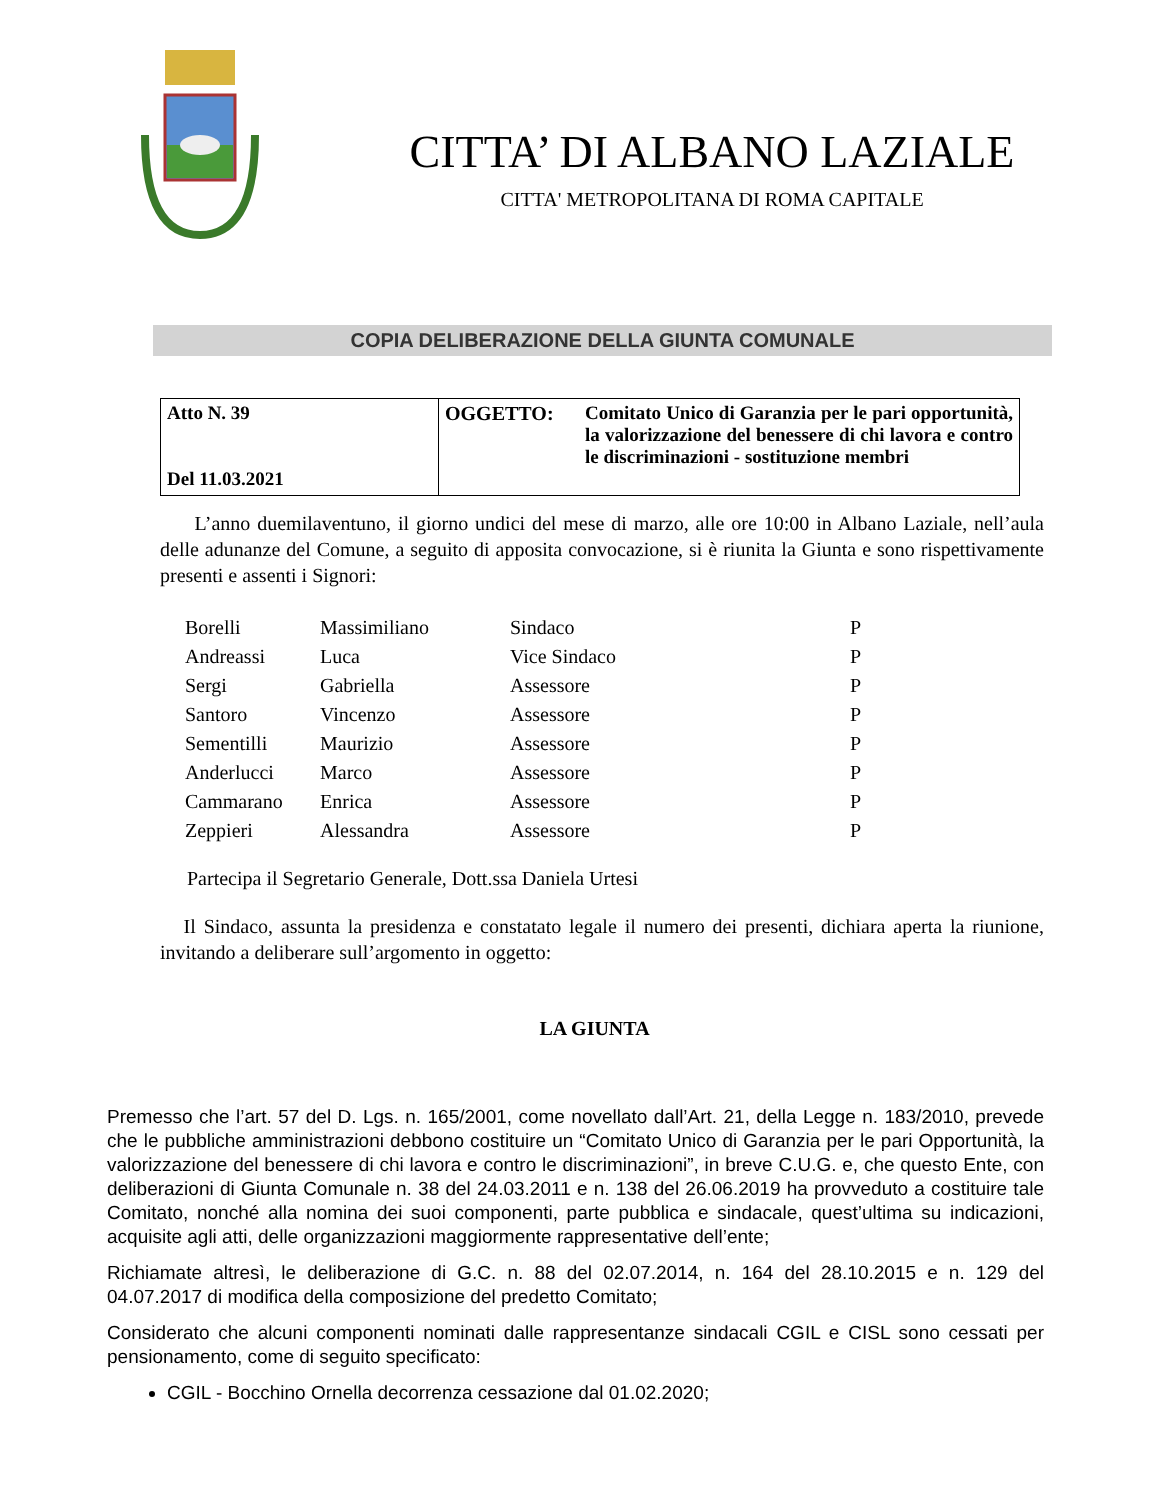CITTA’ DI ALBANO LAZIALE
CITTA' METROPOLITANA DI ROMA CAPITALE
COPIA DELIBERAZIONE DELLA GIUNTA COMUNALE
| Atto N. 39 Del 11.03.2021 | OGGETTO: Comitato Unico di Garanzia per le pari opportunità, la valorizzazione del benessere di chi lavora e contro le discriminazioni - sostituzione membri |
L’anno duemilaventuno, il giorno undici del mese di marzo, alle ore 10:00 in Albano Laziale, nell’aula delle adunanze del Comune, a seguito di apposita convocazione, si è riunita la Giunta e sono rispettivamente presenti e assenti i Signori:
| Borelli | Massimiliano | Sindaco | P |
| Andreassi | Luca | Vice Sindaco | P |
| Sergi | Gabriella | Assessore | P |
| Santoro | Vincenzo | Assessore | P |
| Sementilli | Maurizio | Assessore | P |
| Anderlucci | Marco | Assessore | P |
| Cammarano | Enrica | Assessore | P |
| Zeppieri | Alessandra | Assessore | P |
Partecipa il Segretario Generale, Dott.ssa Daniela Urtesi
Il Sindaco, assunta la presidenza e constatato legale il numero dei presenti, dichiara aperta la riunione, invitando a deliberare sull’argomento in oggetto:
LA GIUNTA
Premesso che l’art. 57 del D. Lgs. n. 165/2001, come novellato dall’Art. 21, della Legge n. 183/2010, prevede che le pubbliche amministrazioni debbono costituire un “Comitato Unico di Garanzia per le pari Opportunità, la valorizzazione del benessere di chi lavora e contro le discriminazioni”, in breve C.U.G. e, che questo Ente, con deliberazioni di Giunta Comunale n. 38 del 24.03.2011 e n. 138 del 26.06.2019 ha provveduto a costituire tale Comitato, nonché alla nomina dei suoi componenti, parte pubblica e sindacale, quest’ultima su indicazioni, acquisite agli atti, delle organizzazioni maggiormente rappresentative dell’ente;
Richiamate altresì, le deliberazione di G.C. n. 88 del 02.07.2014, n. 164 del 28.10.2015 e n. 129 del 04.07.2017 di modifica della composizione del predetto Comitato;
Considerato che alcuni componenti nominati dalle rappresentanze sindacali CGIL e CISL sono cessati per pensionamento, come di seguito specificato:
CGIL - Bocchino Ornella decorrenza cessazione dal 01.02.2020;